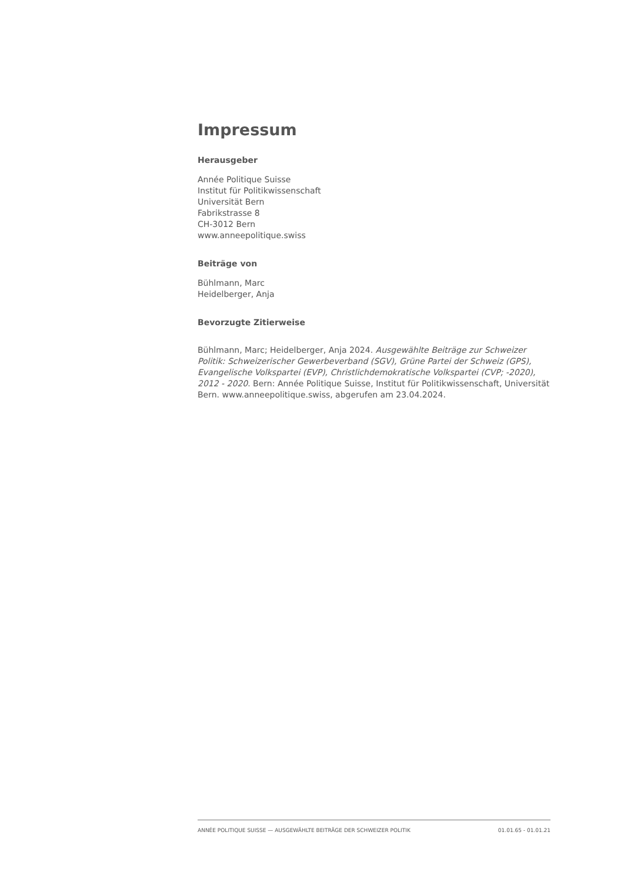Impressum
Herausgeber
Année Politique Suisse
Institut für Politikwissenschaft
Universität Bern
Fabrikstrasse 8
CH-3012 Bern
www.anneepolitique.swiss
Beiträge von
Bühlmann, Marc
Heidelberger, Anja
Bevorzugte Zitierweise
Bühlmann, Marc; Heidelberger, Anja 2024. Ausgewählte Beiträge zur Schweizer Politik: Schweizerischer Gewerbeverband (SGV), Grüne Partei der Schweiz (GPS), Evangelische Volkspartei (EVP), Christlichdemokratische Volkspartei (CVP; -2020), 2012 - 2020. Bern: Année Politique Suisse, Institut für Politikwissenschaft, Universität Bern. www.anneepolitique.swiss, abgerufen am 23.04.2024.
ANNÉE POLITIQUE SUISSE — AUSGEWÄHLTE BEITRÄGE DER SCHWEIZER POLITIK 01.01.65 - 01.01.21